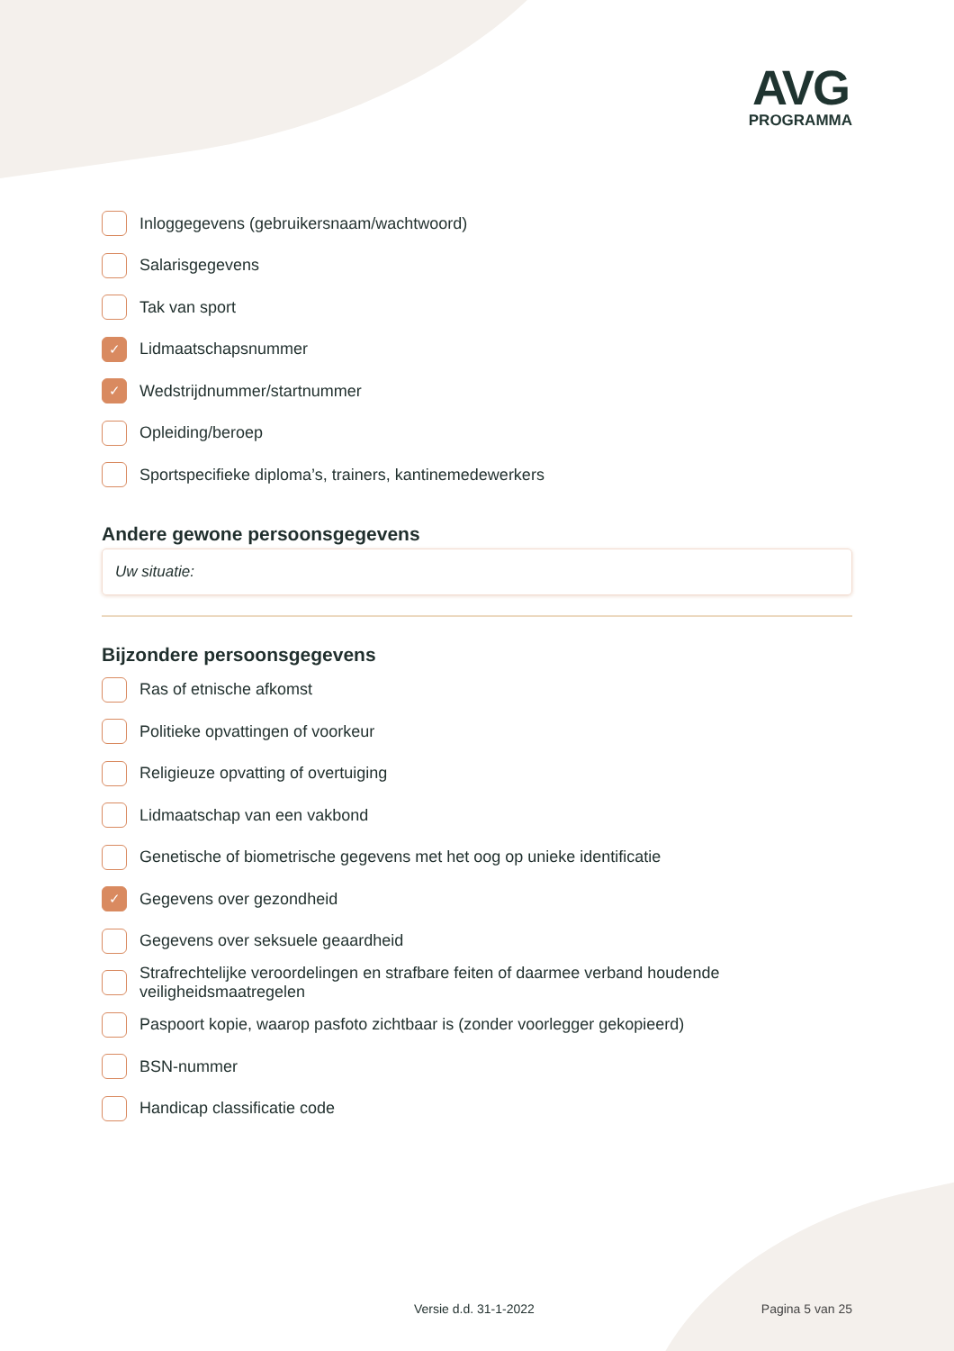AVG
PROGRAMMA
Inloggegevens (gebruikersnaam/wachtwoord)
Salarisgegevens
Tak van sport
✓ Lidmaatschapsnummer
✓ Wedstrijdnummer/startnummer
Opleiding/beroep
Sportspecifieke diploma’s, trainers, kantinemedewerkers
Andere gewone persoonsgegevens
Uw situatie:
Bijzondere persoonsgegevens
Ras of etnische afkomst
Politieke opvattingen of voorkeur
Religieuze opvatting of overtuiging
Lidmaatschap van een vakbond
Genetische of biometrische gegevens met het oog op unieke identificatie
✓ Gegevens over gezondheid
Gegevens over seksuele geaardheid
Strafrechtelijke veroordelingen en strafbare feiten of daarmee verband houdende veiligheidsmaatregelen
Paspoort kopie, waarop pasfoto zichtbaar is (zonder voorlegger gekopieerd)
BSN-nummer
Handicap classificatie code
Versie d.d. 31-1-2022 Pagina 5 van 25